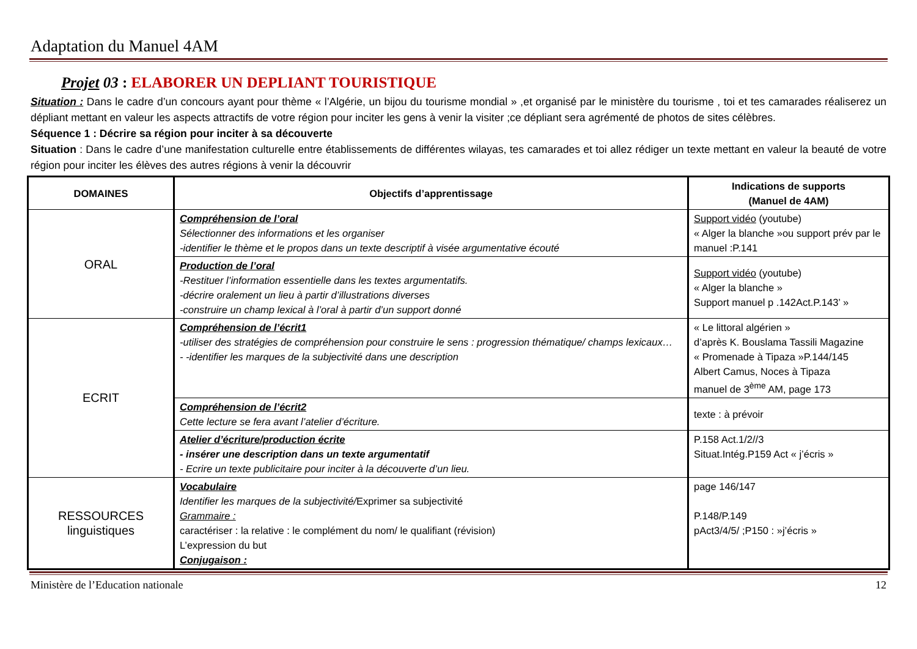Adaptation du Manuel 4AM
Projet 03 : ELABORER UN DEPLIANT TOURISTIQUE
Situation : Dans le cadre d’un concours ayant pour thème « l’Algérie, un bijou du tourisme mondial » ,et organisé par le ministère du tourisme , toi et tes camarades réaliserez un dépliant mettant en valeur les aspects attractifs de votre région pour inciter les gens à venir la visiter ;ce dépliant sera agrémenté de photos de sites célèbres.
Séquence 1 : Décrire sa région pour inciter à sa découverte
Situation : Dans le cadre d’une manifestation culturelle entre établissements de différentes wilayas, tes camarades et toi allez rédiger un texte mettant en valeur la beauté de votre région pour inciter les élèves des autres régions à venir la découvrir
| DOMAINES | Objectifs d’apprentissage | Indications de supports (Manuel de 4AM) |
| --- | --- | --- |
| ORAL | Compréhension de l’oral Sélectionner des informations et les organiser -identifier le thème et le propos dans un texte descriptif à visée argumentative écouté | Support vidéo (youtube) « Alger la blanche »ou support prév par le manuel :P.141 |
| | Production de l’oral -Restituer l’information essentielle dans les textes argumentatifs. -décrire oralement un lieu à partir d’illustrations diverses -construire un champ lexical à l’oral à partir d’un support donné | Support vidéo (youtube) « Alger la blanche » Support manuel p .142Act.P.143’ » |
| ECRIT | Compréhension de l’écrit1 -utiliser des stratégies de compréhension pour construire le sens : progression thématique/ champs lexicaux… - -identifier les marques de la subjectivité dans une description | « Le littoral algérien » d’après K. Bouslama Tassili Magazine « Promenade à Tipaza »P.144/145 Albert Camus, Noces à Tipaza manuel de 3<sup>ème</sup> AM, page 173 |
| | Compréhension de l’écrit2 Cette lecture se fera avant l’atelier d’écriture. | texte : à prévoir |
| | Atelier d’écriture/production écrite - insérer une description dans un texte argumentatif - Ecrire un texte publicitaire pour inciter à la découverte d’un lieu. | P.158 Act.1/2//3 Situat.Intég.P159 Act « j’écris » |
| RESSOURCES linguistiques | Vocabulaire Identifier les marques de la subjectivité/ Exprimer sa subjectivité Grammaire : caractériser : la relative : le complément du nom/ le qualifiant (révision) L’expression du but Conjugaison : | page 146/147 P.148/P.149 pAct3/4/5/ ;P150 : »j’écris » |
Ministère de l’Education nationale 12